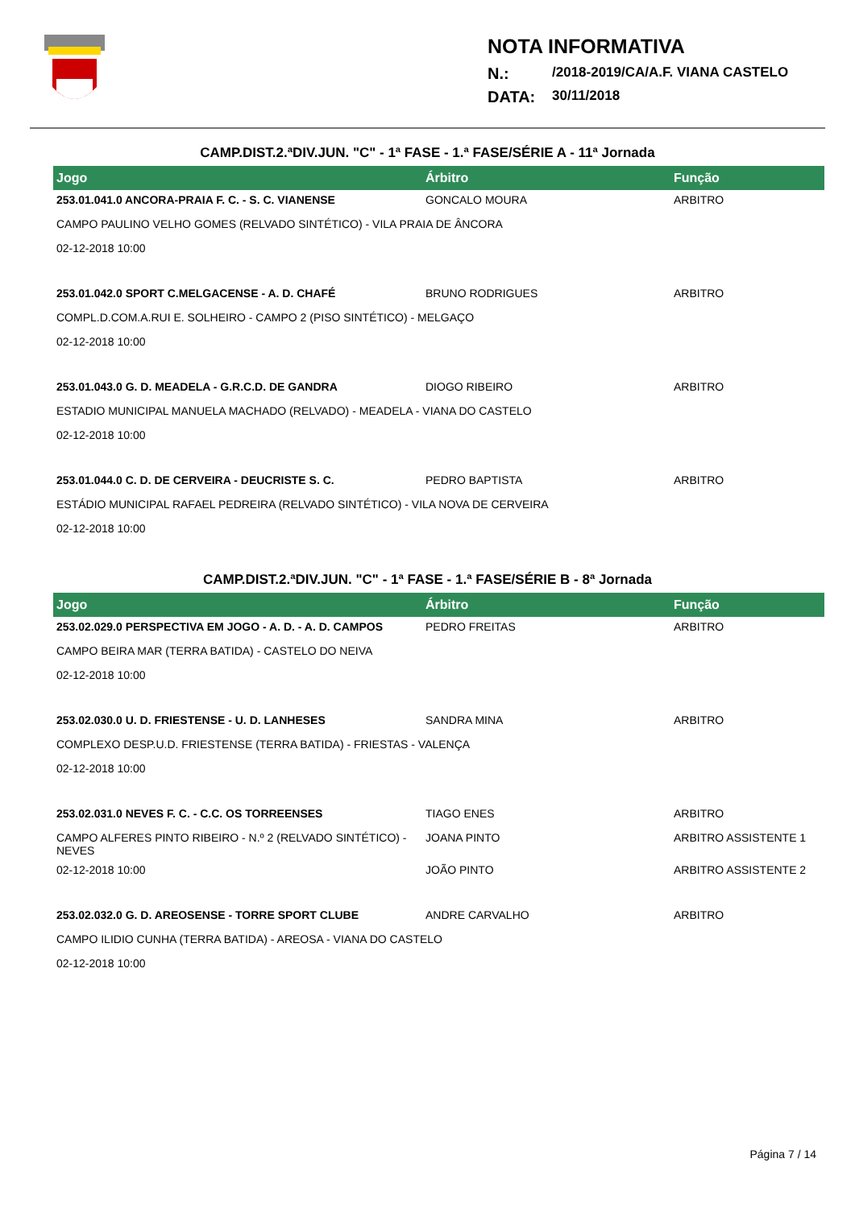NOTA INFORMATIVA
N.: /2018-2019/CA/A.F. VIANA CASTELO
DATA: 30/11/2018
CAMP.DIST.2.ªDIV.JUN. "C" - 1ª FASE - 1.ª FASE/SÉRIE A - 11ª Jornada
| Jogo | Árbitro | Função |
| --- | --- | --- |
| 253.01.041.0 ANCORA-PRAIA F. C. - S. C. VIANENSE | GONCALO MOURA | ARBITRO |
| CAMPO PAULINO VELHO GOMES (RELVADO SINTÉTICO) - VILA PRAIA DE ÂNCORA | | |
| 02-12-2018 10:00 | | |
| 253.01.042.0 SPORT C.MELGACENSE - A. D. CHAFÉ | BRUNO RODRIGUES | ARBITRO |
| COMPL.D.COM.A.RUI E. SOLHEIRO - CAMPO 2 (PISO SINTÉTICO) - MELGAÇO | | |
| 02-12-2018 10:00 | | |
| 253.01.043.0 G. D. MEADELA - G.R.C.D. DE GANDRA | DIOGO RIBEIRO | ARBITRO |
| ESTADIO MUNICIPAL MANUELA MACHADO (RELVADO) - MEADELA - VIANA DO CASTELO | | |
| 02-12-2018 10:00 | | |
| 253.01.044.0 C. D. DE CERVEIRA - DEUCRISTE S. C. | PEDRO BAPTISTA | ARBITRO |
| ESTÁDIO MUNICIPAL RAFAEL PEDREIRA (RELVADO SINTÉTICO) - VILA NOVA DE CERVEIRA | | |
| 02-12-2018 10:00 | | |
CAMP.DIST.2.ªDIV.JUN. "C" - 1ª FASE - 1.ª FASE/SÉRIE B - 8ª Jornada
| Jogo | Árbitro | Função |
| --- | --- | --- |
| 253.02.029.0 PERSPECTIVA EM JOGO - A. D. - A. D. CAMPOS | PEDRO FREITAS | ARBITRO |
| CAMPO BEIRA MAR (TERRA BATIDA) - CASTELO DO NEIVA | | |
| 02-12-2018 10:00 | | |
| 253.02.030.0 U. D. FRIESTENSE - U. D. LANHESES | SANDRA MINA | ARBITRO |
| COMPLEXO DESP.U.D. FRIESTENSE (TERRA BATIDA) - FRIESTAS - VALENÇA | | |
| 02-12-2018 10:00 | | |
| 253.02.031.0 NEVES F. C. - C.C. OS TORREENSES | TIAGO ENES | ARBITRO |
| CAMPO ALFERES PINTO RIBEIRO - N.º 2 (RELVADO SINTÉTICO) - NEVES | JOANA PINTO | ARBITRO ASSISTENTE 1 |
| 02-12-2018 10:00 | JOÃO PINTO | ARBITRO ASSISTENTE 2 |
| 253.02.032.0 G. D. AREOSENSE - TORRE SPORT CLUBE | ANDRE CARVALHO | ARBITRO |
| CAMPO ILIDIO CUNHA (TERRA BATIDA) - AREOSA - VIANA DO CASTELO | | |
| 02-12-2018 10:00 | | |
Página 7 / 14